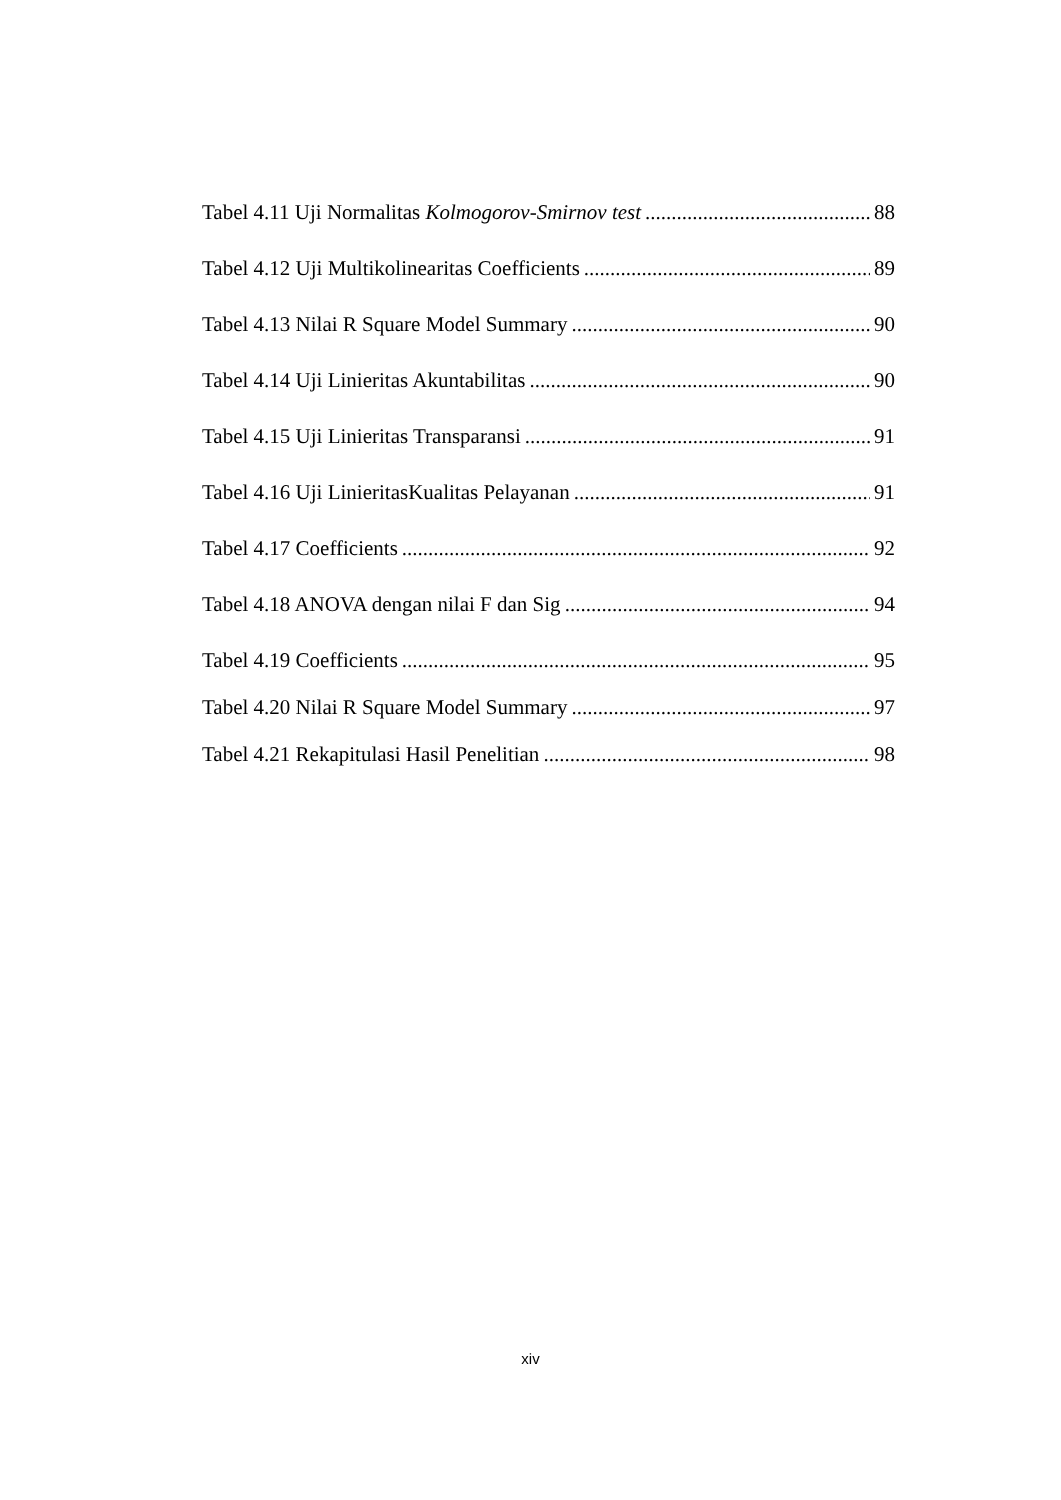Tabel 4.11 Uji Normalitas Kolmogorov-Smirnov test 88
Tabel 4.12 Uji Multikolinearitas Coefficients 89
Tabel 4.13 Nilai R Square Model Summary 90
Tabel 4.14 Uji Linieritas Akuntabilitas 90
Tabel 4.15 Uji Linieritas Transparansi 91
Tabel 4.16 Uji LinieritasKualitas Pelayanan 91
Tabel 4.17 Coefficients 92
Tabel 4.18 ANOVA dengan nilai F dan Sig 94
Tabel 4.19 Coefficients 95
Tabel 4.20 Nilai R Square Model Summary 97
Tabel 4.21 Rekapitulasi Hasil Penelitian 98
xiv